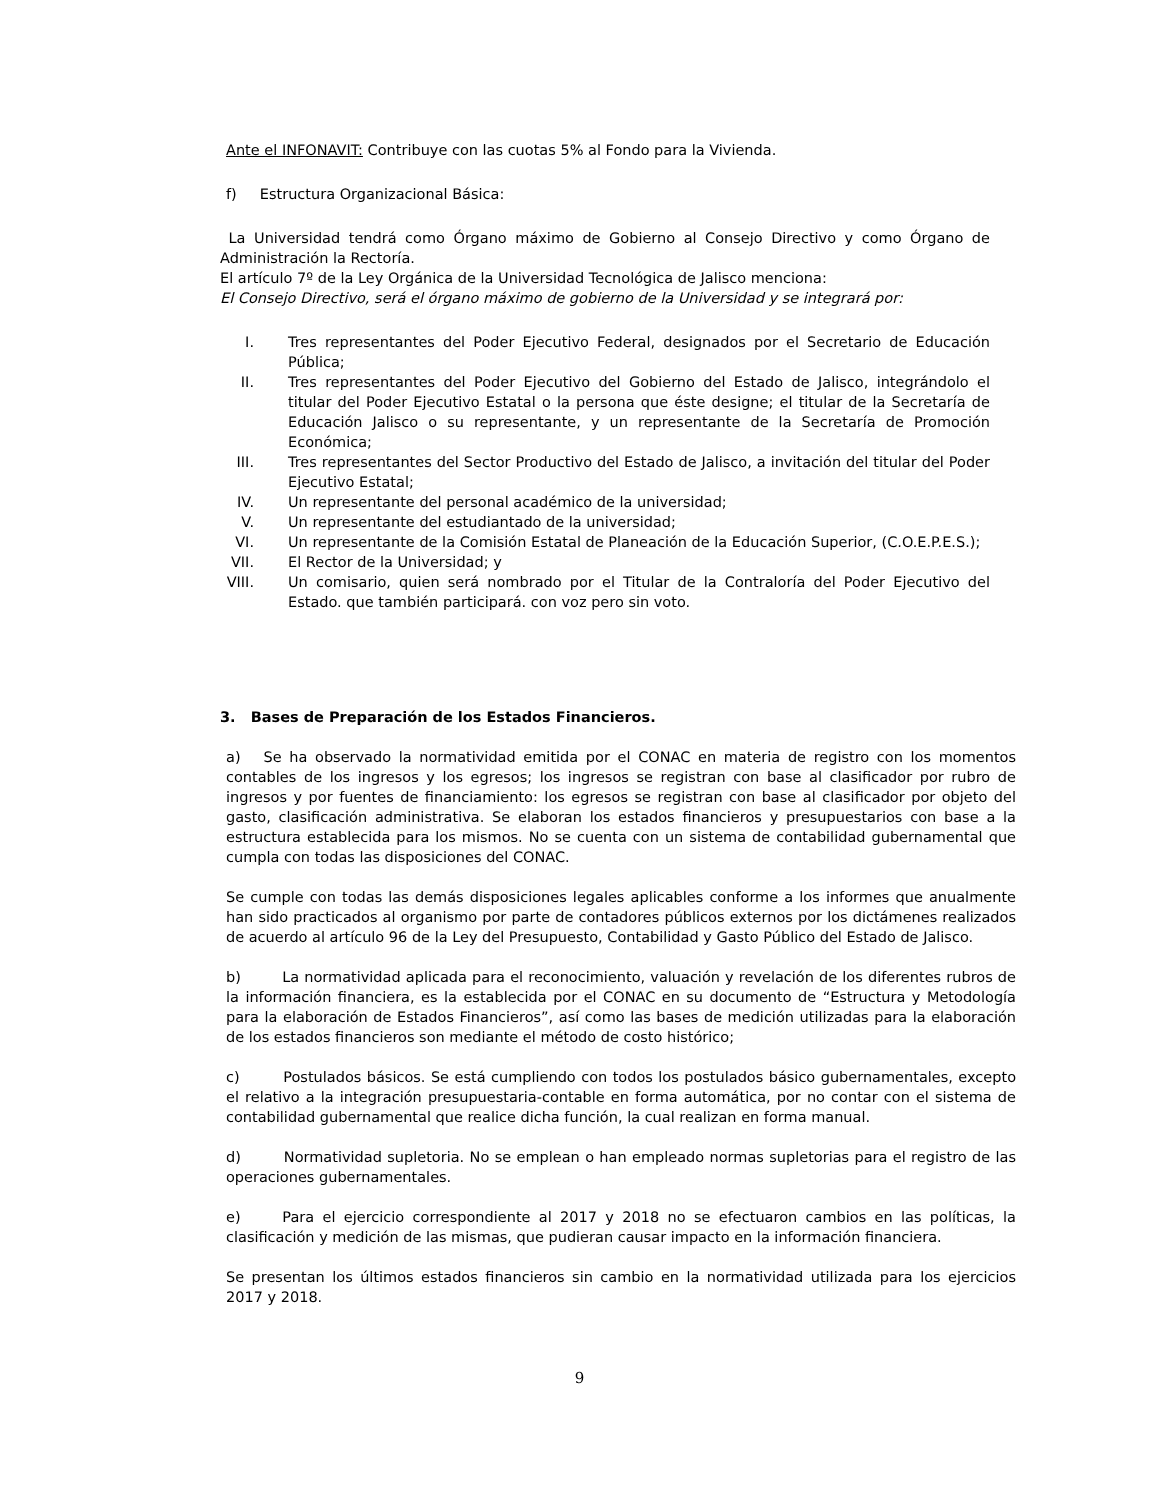Ante el INFONAVIT: Contribuye con las cuotas 5% al Fondo para la Vivienda.
f) Estructura Organizacional Básica:
La Universidad tendrá como Órgano máximo de Gobierno al Consejo Directivo y como Órgano de Administración la Rectoría.
El artículo 7º de la Ley Orgánica de la Universidad Tecnológica de Jalisco menciona:
El Consejo Directivo, será el órgano máximo de gobierno de la Universidad y se integrará por:
I. Tres representantes del Poder Ejecutivo Federal, designados por el Secretario de Educación Pública;
II. Tres representantes del Poder Ejecutivo del Gobierno del Estado de Jalisco, integrándolo el titular del Poder Ejecutivo Estatal o la persona que éste designe; el titular de la Secretaría de Educación Jalisco o su representante, y un representante de la Secretaría de Promoción Económica;
III. Tres representantes del Sector Productivo del Estado de Jalisco, a invitación del titular del Poder Ejecutivo Estatal;
IV. Un representante del personal académico de la universidad;
V. Un representante del estudiantado de la universidad;
VI. Un representante de la Comisión Estatal de Planeación de la Educación Superior, (C.O.E.P.E.S.);
VII. El Rector de la Universidad; y
VIII. Un comisario, quien será nombrado por el Titular de la Contraloría del Poder Ejecutivo del Estado. que también participará. con voz pero sin voto.
3. Bases de Preparación de los Estados Financieros.
a) Se ha observado la normatividad emitida por el CONAC en materia de registro con los momentos contables de los ingresos y los egresos; los ingresos se registran con base al clasificador por rubro de ingresos y por fuentes de financiamiento: los egresos se registran con base al clasificador por objeto del gasto, clasificación administrativa. Se elaboran los estados financieros y presupuestarios con base a la estructura establecida para los mismos. No se cuenta con un sistema de contabilidad gubernamental que cumpla con todas las disposiciones del CONAC.
Se cumple con todas las demás disposiciones legales aplicables conforme a los informes que anualmente han sido practicados al organismo por parte de contadores públicos externos por los dictámenes realizados de acuerdo al artículo 96 de la Ley del Presupuesto, Contabilidad y Gasto Público del Estado de Jalisco.
b) La normatividad aplicada para el reconocimiento, valuación y revelación de los diferentes rubros de la información financiera, es la establecida por el CONAC en su documento de “Estructura y Metodología para la elaboración de Estados Financieros”, así como las bases de medición utilizadas para la elaboración de los estados financieros son mediante el método de costo histórico;
c) Postulados básicos. Se está cumpliendo con todos los postulados básico gubernamentales, excepto el relativo a la integración presupuestaria-contable en forma automática, por no contar con el sistema de contabilidad gubernamental que realice dicha función, la cual realizan en forma manual.
d) Normatividad supletoria. No se emplean o han empleado normas supletorias para el registro de las operaciones gubernamentales.
e) Para el ejercicio correspondiente al 2017 y 2018 no se efectuaron cambios en las políticas, la clasificación y medición de las mismas, que pudieran causar impacto en la información financiera.
Se presentan los últimos estados financieros sin cambio en la normatividad utilizada para los ejercicios 2017 y 2018.
9